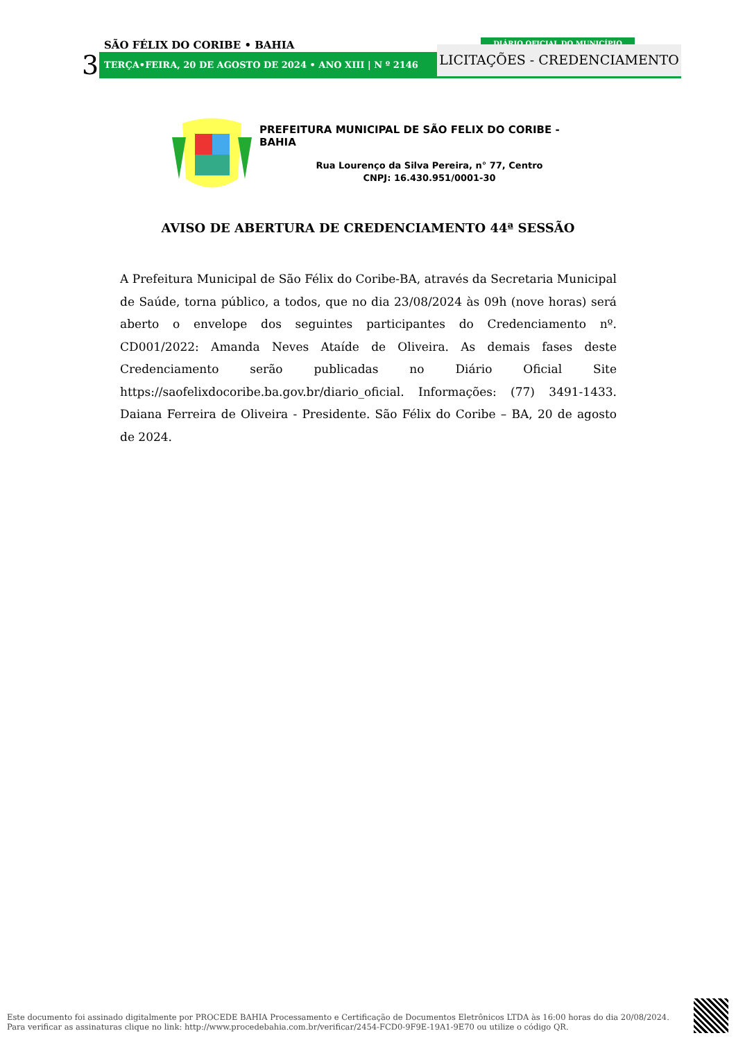SÃO FÉLIX DO CORIBE • BAHIA
3 TERÇA•FEIRA, 20 DE AGOSTO DE 2024 • ANO XIII | N º 2146
DIÁRIO OFICIAL DO MUNICÍPIO
LICITAÇÕES - CREDENCIAMENTO
PREFEITURA MUNICIPAL DE SÃO FELIX DO CORIBE - BAHIA
Rua Lourenço da Silva Pereira, n° 77, Centro
CNPJ: 16.430.951/0001-30
AVISO DE ABERTURA DE CREDENCIAMENTO 44ª SESSÃO
A Prefeitura Municipal de São Félix do Coribe-BA, através da Secretaria Municipal de Saúde, torna público, a todos, que no dia 23/08/2024 às 09h (nove horas) será aberto o envelope dos seguintes participantes do Credenciamento nº. CD001/2022: Amanda Neves Ataíde de Oliveira. As demais fases deste Credenciamento serão publicadas no Diário Oficial Site https://saofelixdocoribe.ba.gov.br/diario_oficial. Informações: (77) 3491-1433. Daiana Ferreira de Oliveira - Presidente. São Félix do Coribe – BA, 20 de agosto de 2024.
Este documento foi assinado digitalmente por PROCEDE BAHIA Processamento e Certificação de Documentos Eletrônicos LTDA às 16:00 horas do dia 20/08/2024.
Para verificar as assinaturas clique no link: http://www.procedebahia.com.br/verificar/2454-FCD0-9F9E-19A1-9E70 ou utilize o código QR.